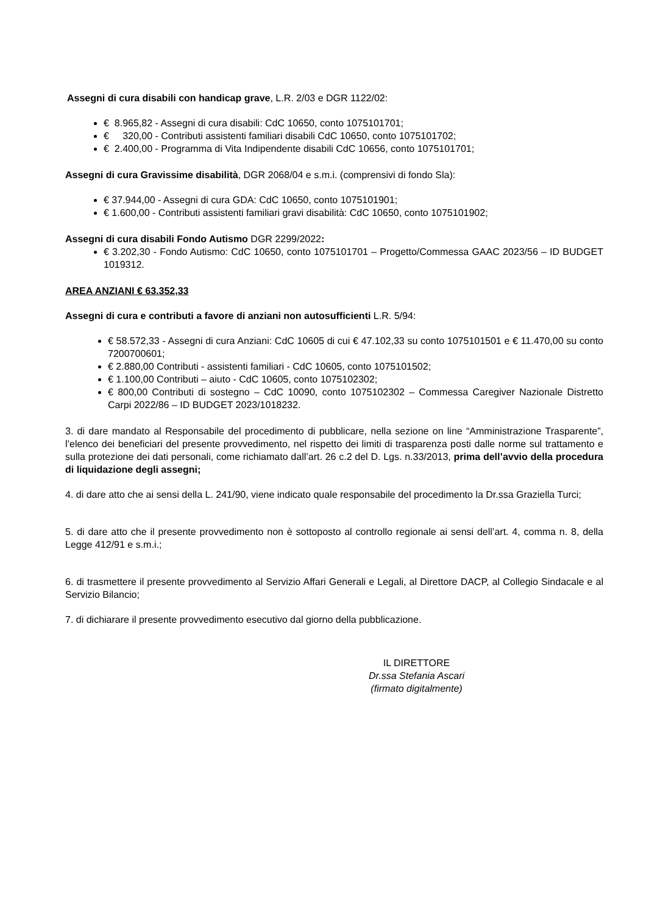Assegni di cura disabili con handicap grave, L.R. 2/03 e DGR 1122/02:
€ 8.965,82 - Assegni di cura disabili: CdC 10650, conto 1075101701;
€ 320,00 - Contributi assistenti familiari disabili CdC 10650, conto 1075101702;
€ 2.400,00 - Programma di Vita Indipendente disabili CdC 10656, conto 1075101701;
Assegni di cura Gravissime disabilità, DGR 2068/04 e s.m.i. (comprensivi di fondo Sla):
€ 37.944,00 - Assegni di cura GDA: CdC 10650, conto 1075101901;
€ 1.600,00 - Contributi assistenti familiari gravi disabilità: CdC 10650, conto 1075101902;
Assegni di cura disabili Fondo Autismo DGR 2299/2022:
€ 3.202,30 - Fondo Autismo: CdC 10650, conto 1075101701 – Progetto/Commessa GAAC 2023/56 – ID BUDGET 1019312.
AREA ANZIANI € 63.352,33
Assegni di cura e contributi a favore di anziani non autosufficienti L.R. 5/94:
€ 58.572,33 - Assegni di cura Anziani: CdC 10605 di cui € 47.102,33 su conto 1075101501 e € 11.470,00 su conto 7200700601;
€ 2.880,00 Contributi - assistenti familiari - CdC 10605, conto 1075101502;
€ 1.100,00 Contributi – aiuto - CdC 10605, conto 1075102302;
€ 800,00 Contributi di sostegno – CdC 10090, conto 1075102302 – Commessa Caregiver Nazionale Distretto Carpi 2022/86 – ID BUDGET 2023/1018232.
3. di dare mandato al Responsabile del procedimento di pubblicare, nella sezione on line “Amministrazione Trasparente”, l’elenco dei beneficiari del presente provvedimento, nel rispetto dei limiti di trasparenza posti dalle norme sul trattamento e sulla protezione dei dati personali, come richiamato dall’art. 26 c.2 del D. Lgs. n.33/2013, prima dell’avvio della procedura di liquidazione degli assegni;
4. di dare atto che ai sensi della L. 241/90, viene indicato quale responsabile del procedimento la Dr.ssa Graziella Turci;
5. di dare atto che il presente provvedimento non è sottoposto al controllo regionale ai sensi dell’art. 4, comma n. 8, della Legge 412/91 e s.m.i.;
6. di trasmettere il presente provvedimento al Servizio Affari Generali e Legali, al Direttore DACP, al Collegio Sindacale e al Servizio Bilancio;
7. di dichiarare il presente provvedimento esecutivo dal giorno della pubblicazione.
IL DIRETTORE
Dr.ssa Stefania Ascari
(firmato digitalmente)